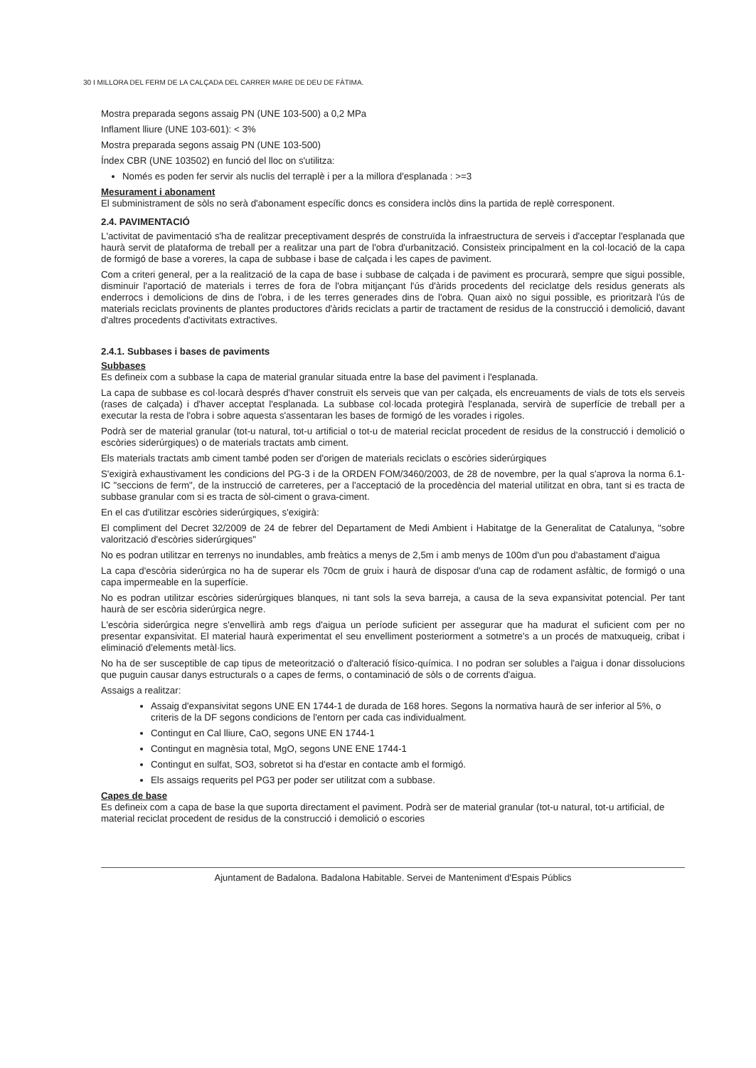30 I MILLORA DEL FERM DE LA CALÇADA DEL CARRER MARE DE DEU DE FÀTIMA.
Mostra preparada segons assaig PN (UNE 103-500) a 0,2 MPa
Inflament lliure (UNE 103-601): < 3%
Mostra preparada segons assaig PN (UNE 103-500)
Índex CBR (UNE 103502) en funció del lloc on s'utilitza:
Només es poden fer servir als nuclis del terraplè i per a la millora d'esplanada : >=3
Mesurament i abonament
El subministrament de sòls no serà d'abonament específic doncs es considera inclòs dins la partida de replè corresponent.
2.4. PAVIMENTACIÓ
L'activitat de pavimentació s'ha de realitzar preceptivament després de construïda la infraestructura de serveis i d'acceptar l'esplanada que haurà servit de plataforma de treball per a realitzar una part de l'obra d'urbanització. Consisteix principalment en la col·locació de la capa de formigó de base a voreres, la capa de subbase i base de calçada i les capes de paviment.
Com a criteri general, per a la realització de la capa de base i subbase de calçada i de paviment es procurarà, sempre que sigui possible, disminuir l'aportació de materials i terres de fora de l'obra mitjançant l'ús d'àrids procedents del reciclatge dels residus generats als enderrocs i demolicions de dins de l'obra, i de les terres generades dins de l'obra. Quan això no sigui possible, es prioritzarà l'ús de materials reciclats provinents de plantes productores d'àrids reciclats a partir de tractament de residus de la construcció i demolició, davant d'altres procedents d'activitats extractives.
2.4.1. Subbases i bases de paviments
Subbases
Es defineix com a subbase la capa de material granular situada entre la base del paviment i l'esplanada.
La capa de subbase es col·locarà després d'haver construït els serveis que van per calçada, els encreuaments de vials de tots els serveis (rases de calçada) i d'haver acceptat l'esplanada. La subbase col·locada protegirà l'esplanada, servirà de superfície de treball per a executar la resta de l'obra i sobre aquesta s'assentaran les bases de formigó de les vorades i rigoles.
Podrà ser de material granular (tot-u natural, tot-u artificial o tot-u de material reciclat procedent de residus de la construcció i demolició o escòries siderúrgiques) o de materials tractats amb ciment.
Els materials tractats amb ciment també poden ser d'origen de materials reciclats o escòries siderúrgiques
S'exigirà exhaustivament les condicions del PG-3 i de la ORDEN FOM/3460/2003, de 28 de novembre, per la qual s'aprova la norma 6.1-IC "seccions de ferm", de la instrucció de carreteres, per a l'acceptació de la procedència del material utilitzat en obra, tant si es tracta de subbase granular com si es tracta de sòl-ciment o grava-ciment.
En el cas d'utilitzar escòries siderúrgiques, s'exigirà:
El compliment del Decret 32/2009 de 24 de febrer del Departament de Medi Ambient i Habitatge de la Generalitat de Catalunya, "sobre valorització d'escòries siderúrgiques"
No es podran utilitzar en terrenys no inundables, amb freàtics a menys de 2,5m i amb menys de 100m d'un pou d'abastament d'aigua
La capa d'escòria siderúrgica no ha de superar els 70cm de gruix i haurà de disposar d'una cap de rodament asfàltic, de formigó o una capa impermeable en la superfície.
No es podran utilitzar escòries siderúrgiques blanques, ni tant sols la seva barreja, a causa de la seva expansivitat potencial. Per tant haurà de ser escòria siderúrgica negre.
L'escòria siderúrgica negre s'envellirà amb regs d'aigua un període suficient per assegurar que ha madurat el suficient com per no presentar expansivitat. El material haurà experimentat el seu envelliment posteriorment a sotmetre's a un procés de matxuqueig, cribat i eliminació d'elements metàl·lics.
No ha de ser susceptible de cap tipus de meteorització o d'alteració físico-química. I no podran ser solubles a l'aigua i donar dissolucions que puguin causar danys estructurals o a capes de ferms, o contaminació de sòls o de corrents d'aigua.
Assaigs a realitzar:
Assaig d'expansivitat segons UNE EN 1744-1 de durada de 168 hores. Segons la normativa haurà de ser inferior al 5%, o criteris de la DF segons condicions de l'entorn per cada cas individualment.
Contingut en Cal lliure, CaO, segons UNE EN 1744-1
Contingut en magnèsia total, MgO, segons UNE ENE 1744-1
Contingut en sulfat, SO3, sobretot si ha d'estar en contacte amb el formigó.
Els assaigs requerits pel PG3 per poder ser utilitzat com a subbase.
Capes de base
Es defineix com a capa de base la que suporta directament el paviment. Podrà ser de material granular (tot-u natural, tot-u artificial, de material reciclat procedent de residus de la construcció i demolició o escories
Ajuntament de Badalona. Badalona Habitable. Servei de Manteniment d'Espais Públics